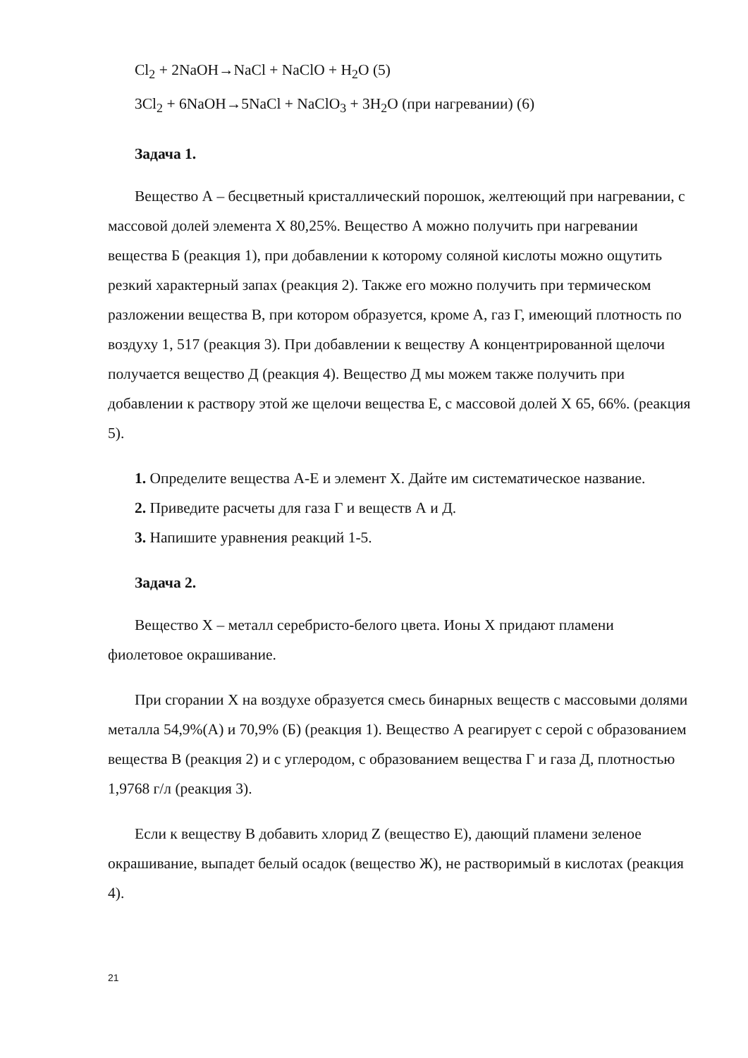Cl<sub>2</sub> + 2NaOH→NaCl + NaClO + H<sub>2</sub>O (5)
3Cl<sub>2</sub> + 6NaOH→5NaCl + NaClO<sub>3</sub> + 3H<sub>2</sub>O (при нагревании) (6)
Задача 1.
Вещество А – бесцветный кристаллический порошок, желтеющий при нагревании, с массовой долей элемента Х 80,25%. Вещество А можно получить при нагревании вещества Б (реакция 1), при добавлении к которому соляной кислоты можно ощутить резкий характерный запах (реакция 2). Также его можно получить при термическом разложении вещества В, при котором образуется, кроме А, газ Г, имеющий плотность по воздуху 1, 517 (реакция 3). При добавлении к веществу А концентрированной щелочи получается вещество Д (реакция 4). Вещество Д мы можем также получить при добавлении к раствору этой же щелочи вещества Е, с массовой долей Х 65, 66%. (реакция 5).
1. Определите вещества А-Е и элемент Х. Дайте им систематическое название.
2. Приведите расчеты для газа Г и веществ А и Д.
3. Напишите уравнения реакций 1-5.
Задача 2.
Вещество Х – металл серебристо-белого цвета. Ионы Х придают пламени фиолетовое окрашивание.
При сгорании Х на воздухе образуется смесь бинарных веществ с массовыми долями металла 54,9%(А) и 70,9% (Б) (реакция 1). Вещество А реагирует с серой с образованием вещества В (реакция 2) и с углеродом, с образованием вещества Г и газа Д, плотностью 1,9768 г/л (реакция 3).
Если к веществу В добавить хлорид Z (вещество Е), дающий пламени зеленое окрашивание, выпадет белый осадок (вещество Ж), не растворимый в кислотах (реакция 4).
21